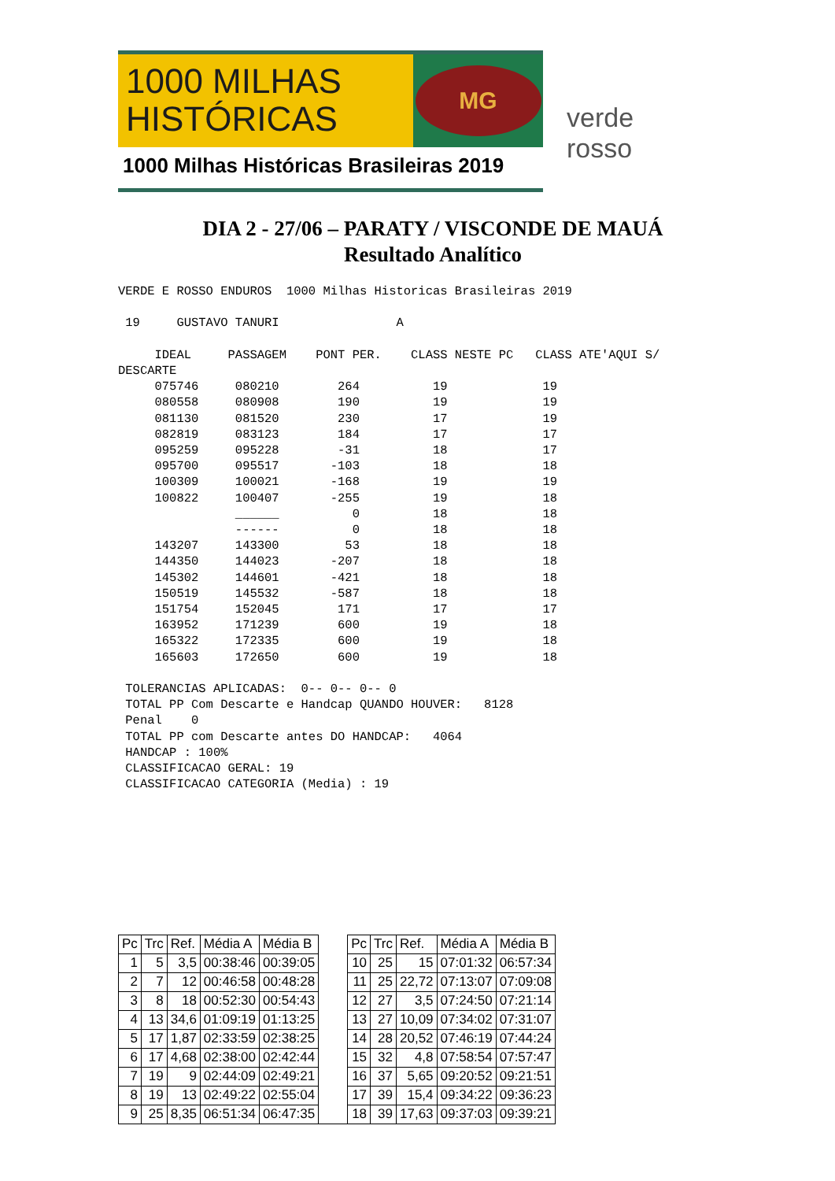1000 MILHAS
HISTÓRICAS
MG
1000 Milhas Históricas Brasileiras 2019
verde rosso
DIA 2 - 27/06 – PARATY / VISCONDE DE MAUÁ
Resultado Analítico
VERDE E ROSSO ENDUROS  1000 Milhas Historicas Brasileiras 2019

 19     GUSTAVO TANURI                A

     IDEAL     PASSAGEM    PONT PER.    CLASS NESTE PC   CLASS ATE'AQUI S/
DESCARTE
     075746     080210        264          19             19
     080558     080908        190          19             19
     081130     081520        230          17             19
     082819     083123        184          17             17
     095259     095228        -31          18             17
     095700     095517       -103          18             18
     100309     100021       -168          19             19
     100822     100407       -255          19             18
                ______          0          18             18
                ------          0          18             18
     143207     143300         53          18             18
     144350     144023       -207          18             18
     145302     144601       -421          18             18
     150519     145532       -587          18             18
     151754     152045        171          17             17
     163952     171239        600          19             18
     165322     172335        600          19             18
     165603     172650        600          19             18

 TOLERANCIAS APLICADAS:  0-- 0-- 0-- 0
 TOTAL PP Com Descarte e Handcap QUANDO HOUVER:   8128
 Penal    0
 TOTAL PP com Descarte antes DO HANDCAP:   4064
 HANDCAP : 100%
 CLASSIFICACAO GERAL: 19
 CLASSIFICACAO CATEGORIA (Media) : 19
| Pc | Trc | Ref. | Média A | Média B | | Pc | Trc | Ref. | Média A | Média B |
| 1 | 5 | 3,5 | 00:38:46 | 00:39:05 | | 10 | 25 | 15 | 07:01:32 | 06:57:34 |
| 2 | 7 | 12 | 00:46:58 | 00:48:28 | | 11 | 25 | 22,72 | 07:13:07 | 07:09:08 |
| 3 | 8 | 18 | 00:52:30 | 00:54:43 | | 12 | 27 | 3,5 | 07:24:50 | 07:21:14 |
| 4 | 13 | 34,6 | 01:09:19 | 01:13:25 | | 13 | 27 | 10,09 | 07:34:02 | 07:31:07 |
| 5 | 17 | 1,87 | 02:33:59 | 02:38:25 | | 14 | 28 | 20,52 | 07:46:19 | 07:44:24 |
| 6 | 17 | 4,68 | 02:38:00 | 02:42:44 | | 15 | 32 | 4,8 | 07:58:54 | 07:57:47 |
| 7 | 19 | 9 | 02:44:09 | 02:49:21 | | 16 | 37 | 5,65 | 09:20:52 | 09:21:51 |
| 8 | 19 | 13 | 02:49:22 | 02:55:04 | | 17 | 39 | 15,4 | 09:34:22 | 09:36:23 |
| 9 | 25 | 8,35 | 06:51:34 | 06:47:35 | | 18 | 39 | 17,63 | 09:37:03 | 09:39:21 |